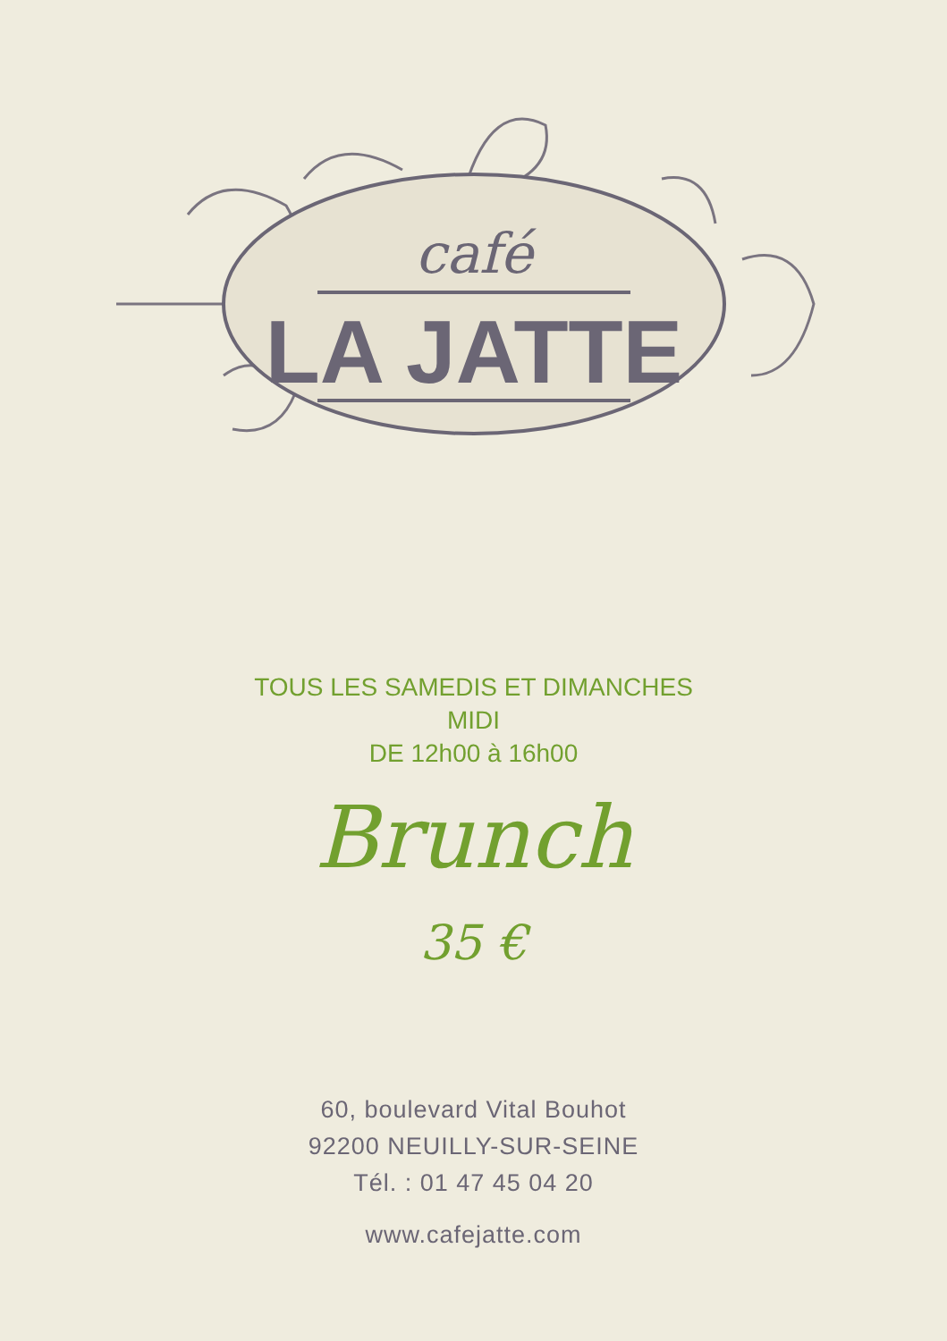café
LA JATTE
TOUS LES SAMEDIS ET DIMANCHES
MIDI
DE 12h00 à 16h00
Brunch
35 €
60, boulevard Vital Bouhot
92200 NEUILLY-SUR-SEINE
Tél. : 01 47 45 04 20
www.cafejatte.com